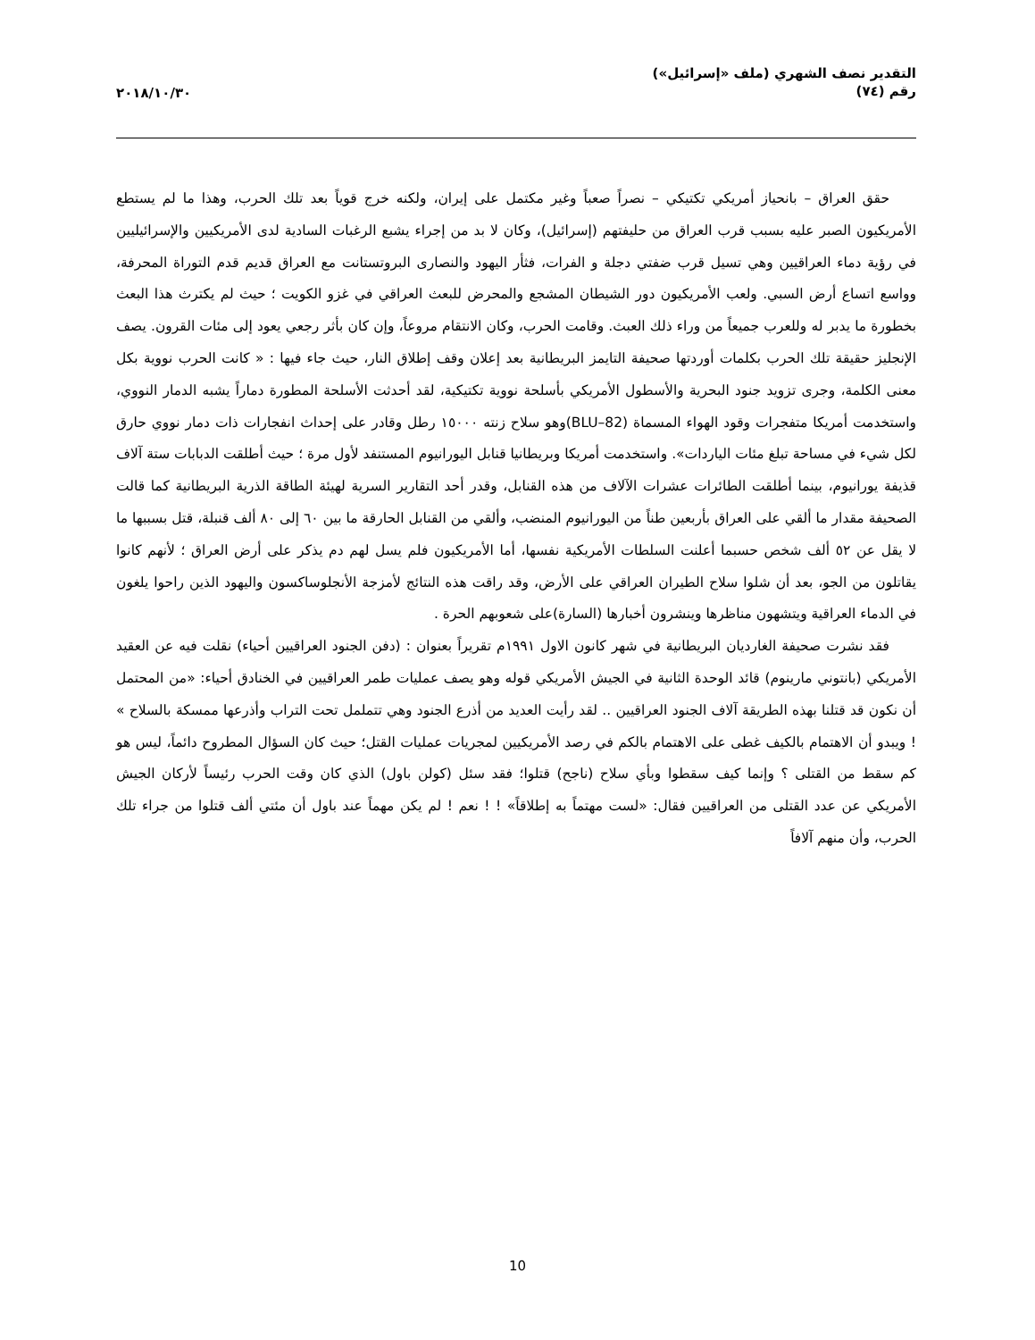التقدير نصف الشهري (ملف «إسرائيل»)
رقم (٧٤)
٢٠١٨/١٠/٣٠
حقق العراق – بانحياز أمريكي تكتيكي – نصراً صعباً وغير مكتمل على إيران، ولكنه خرج قوياً بعد تلك الحرب، وهذا ما لم يستطع الأمريكيون الصبر عليه بسبب قرب العراق من حليفتهم (إسرائيل)، وكان لا بد من إجراء يشبع الرغبات السادية لدى الأمريكيين والإسرائيليين في رؤية دماء العراقيين وهي تسيل قرب ضفتي دجلة و الفرات، فثأر اليهود والنصارى البروتستانت مع العراق قديم قدم التوراة المحرفة، وواسع اتساع أرض السبي. ولعب الأمريكيون دور الشيطان المشجع والمحرض للبعث العراقي في غزو الكويت ؛ حيث لم يكترث هذا البعث بخطورة ما يدبر له وللعرب جميعاً من وراء ذلك العبث. وقامت الحرب، وكان الانتقام مروعاً، وإن كان بأثر رجعي يعود إلى مئات القرون. يصف الإنجليز حقيقة تلك الحرب بكلمات أوردتها صحيفة التايمز البريطانية بعد إعلان وقف إطلاق النار، حيث جاء فيها : « كانت الحرب نووية بكل معنى الكلمة، وجرى تزويد جنود البحرية والأسطول الأمريكي بأسلحة نووية تكتيكية، لقد أحدثت الأسلحة المطورة دماراً يشبه الدمار النووي، واستخدمت أمريكا متفجرات وقود الهواء المسماة (BLU–82)وهو سلاح زنته ١٥٠٠٠ رطل وقادر على إحداث انفجارات ذات دمار نووي حارق لكل شيء في مساحة تبلغ مئات الياردات». واستخدمت أمريكا وبريطانيا قنابل اليورانيوم المستنفد لأول مرة ؛ حيث أطلقت الدبابات ستة آلاف قذيفة يورانيوم، بينما أطلقت الطائرات عشرات الآلاف من هذه القنابل، وقدر أحد التقارير السرية لهيئة الطاقة الذرية البريطانية كما قالت الصحيفة مقدار ما ألقي على العراق بأربعين طناً من اليورانيوم المنضب، وألقي من القنابل الحارقة ما بين ٦٠ إلى ٨٠ ألف قنبلة، قتل بسببها ما لا يقل عن ٥٢ ألف شخص حسبما أعلنت السلطات الأمريكية نفسها، أما الأمريكيون فلم يسل لهم دم يذكر على أرض العراق ؛ لأنهم كانوا يقاتلون من الجو، بعد أن شلوا سلاح الطيران العراقي على الأرض، وقد راقت هذه النتائج لأمزجة الأنجلوساكسون واليهود الذين راحوا يلغون في الدماء العراقية ويتشهون مناظرها وينشرون أخبارها (السارة)على شعوبهم الحرة .
فقد نشرت صحيفة الغارديان البريطانية في شهر كانون الاول ١٩٩١م تقريراً بعنوان : (دفن الجنود العراقيين أحياء) نقلت فيه عن العقيد الأمريكي (بانتوني مارينوم) قائد الوحدة الثانية في الجيش الأمريكي قوله وهو يصف عمليات طمر العراقيين في الخنادق أحياء: «من المحتمل أن نكون قد قتلنا بهذه الطريقة آلاف الجنود العراقيين .. لقد رأيت العديد من أذرع الجنود وهي تتململ تحت التراب وأذرعها ممسكة بالسلاح » ! ويبدو أن الاهتمام بالكيف غطى على الاهتمام بالكم في رصد الأمريكيين لمجريات عمليات القتل؛ حيث كان السؤال المطروح دائماً، ليس هو كم سقط من القتلى ؟ وإنما كيف سقطوا وبأي سلاح (ناجح) قتلوا؛ فقد سئل (كولن باول) الذي كان وقت الحرب رئيساً لأركان الجيش الأمريكي عن عدد القتلى من العراقيين فقال: «لست مهتماً به إطلاقاً» ! ! نعم ! لم يكن مهماً عند باول أن مئتي ألف قتلوا من جراء تلك الحرب، وأن منهم آلافاً
10